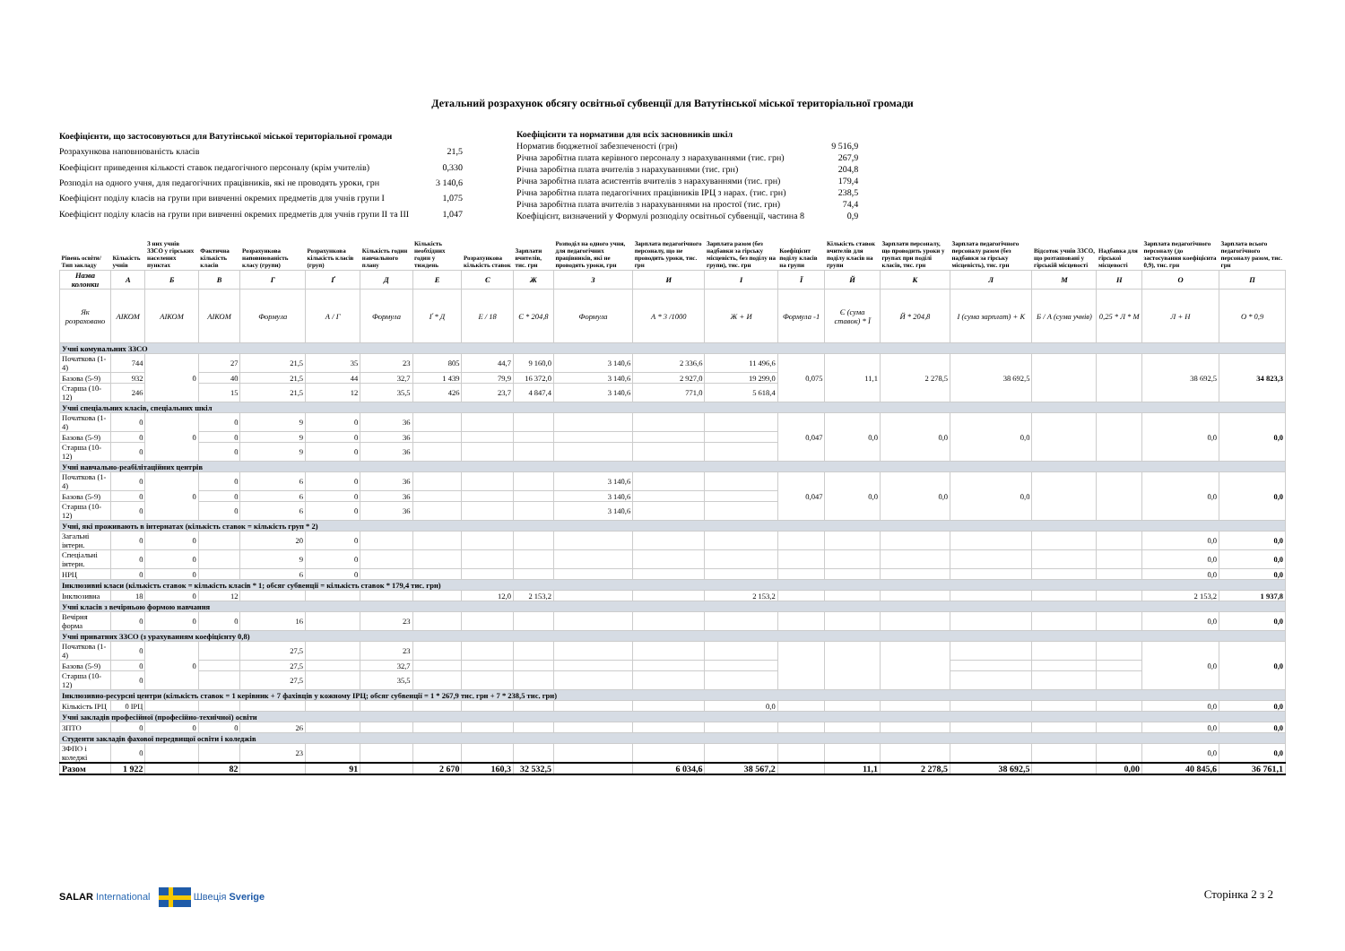Детальний розрахунок обсягу освітньої субвенції для Ватутінської міської територіальної громади
| Коефіцієнти, що застосовуються для Ватутінської міської територіальної громади | |
| Розрахункова наповнюваність класів | 21,5 |
| Коефіцієнт приведення кількості ставок педагогічного персоналу (крім учителів) | 0,330 |
| Розподіл на одного учня, для педагогічних працівників, які не проводять уроки, грн | 3 140,6 |
| Коефіцієнт поділу класів на групи при вивченні окремих предметів для учнів групи I | 1,075 |
| Коефіцієнт поділу класів на групи при вивченні окремих предметів для учнів групи II та III | 1,047 |
| Коефіцієнти та нормативи для всіх засновників шкіл | |
| Норматив бюджетної забезпеченості (грн) | 9 516,9 |
| Річна заробітна плата керівного персоналу з нарахуваннями (тис. грн) | 267,9 |
| Річна заробітна плата вчителів з нарахуваннями (тис. грн) | 204,8 |
| Річна заробітна плата асистентів вчителів з нарахуваннями (тис. грн) | 179,4 |
| Річна заробітна плата педагогічних працівників ІРЦ з нарах. (тис. грн) | 238,5 |
| Річна заробітна плата вчителів з нарахуваннями на простої (тис. грн) | 74,4 |
| Коефіцієнт, визначений у Формулі розподілу освітньої субвенції, частина 8 | 0,9 |
| Рівень освіти/ Тип закладу | Кількість учнів | З них учнів ЗЗСО у гірських населених пунктах | Фактична кількість класів | Розрахункова наповнюваність класу (групи) | Розрахункова кількість класів (груп) | Кількість годин навчального плану | Кількість необхідних годин у тиждень | Розрахункова кількість ставок | Зарплати вчителів, тис. грн | Розподіл на одного учня, для педагогічних працівників, які не проводять уроки, грн | Зарплата педагогічного персоналу, що не проводить уроки, тис. грн | Зарплата разом (без надбавки за гірську місцевість, без поділу на групи), тис. грн | Коефіцієнт поділу класів на групи | Кількість ставок вчителів для поділу класів на групи | Зарплати персоналу, що проводить уроки у групах при поділі класів, тис. грн | Зарплата педагогічного персоналу разом (без надбавки за гірську місцевість), тис. грн | Відсоток учнів ЗЗСО, що розташовані у гірській місцевості | Надбавка для гірської місцевості | Зарплата педагогічного персоналу (до застосування коефіцієнта 0,9), тис. грн | Зарплата всього педагогічного персоналу разом, тис. грн |
| --- | --- | --- | --- | --- | --- | --- | --- | --- | --- | --- | --- | --- | --- | --- | --- | --- | --- | --- | --- | --- |
| Назва колонки | А | Б | В | Г | Ґ | Д | Е | Є | Ж | З | И | І | Ї | Й | К | Л | М | Н | О | П |
| Як розраховано | АІКОМ | АІКОМ | АІКОМ | Формула | А / Г | Формула | Ґ * Д | Е / 18 | Є * 204,8 | Формула | А * 3 /1000 | Ж + И | Формула -1 | Є (сума ставок) * Ї | Й * 204,8 | І (сума зарплат) + К | Б / А (сума учнів) | 0,25 * Л * М | Л + Н | О * 0,9 |
| Учні комунальних ЗЗСО | | | | | | | | | | | | | | | | | | | | |
| Початкова (1-4) | 744 | 0 | 27 | 21,5 | 35 | 23 | 805 | 44,7 | 9 160,0 | 3 140,6 | 2 336,6 | 11 496,6 | 0,075 | 11,1 | 2 278,5 | 38 692,5 | | | 38 692,5 | 34 823,3 |
| Базова (5-9) | 932 | | 40 | 21,5 | 44 | 32,7 | 1 439 | 79,9 | 16 372,0 | 3 140,6 | 2 927,0 | 19 299,0 | | | | | | | | |
| Старша (10-12) | 246 | | 15 | 21,5 | 12 | 35,5 | 426 | 23,7 | 4 847,4 | 3 140,6 | 771,0 | 5 618,4 | | | | | | | | |
| Учні спеціальних класів, спеціальних шкіл | | | | | | | | | | | | | | | | | | | | |
| Початкова (1-4) | 0 | 0 | 0 | 9 | 0 | 36 | | | | | | | 0,047 | 0,0 | 0,0 | 0,0 | | | 0,0 | 0,0 |
| Базова (5-9) | 0 | | 0 | 9 | 0 | 36 | | | | | | | | | | | | | | |
| Старша (10-12) | 0 | | 0 | 9 | 0 | 36 | | | | | | | | | | | | | | |
| Учні навчально-реабілітаційних центрів | | | | | | | | | | | | | | | | | | | | |
| Початкова (1-4) | 0 | 0 | 0 | 6 | 0 | 36 | | | | 3 140,6 | | | 0,047 | 0,0 | 0,0 | 0,0 | | | 0,0 | 0,0 |
| Базова (5-9) | 0 | | 0 | 6 | 0 | 36 | | | | 3 140,6 | | | | | | | | | | |
| Старша (10-12) | 0 | | 0 | 6 | 0 | 36 | | | | 3 140,6 | | | | | | | | | | |
| Учні, які проживають в інтернатах (кількість ставок = кількість груп * 2) | | | | | | | | | | | | | | | | | | | | |
| Загальні інтерн. | 0 | 0 | | 20 | 0 | | | | | | | | | | | | | | 0,0 | 0,0 |
| Спеціальні інтерн. | 0 | 0 | | 9 | 0 | | | | | | | | | | | | | | 0,0 | 0,0 |
| НРЦ | 0 | 0 | | 6 | 0 | | | | | | | | | | | | | | 0,0 | 0,0 |
| Інклюзивні класи (кількість ставок = кількість класів * 1; обсяг субвенції = кількість ставок * 179,4 тис. грн) | | | | | | | | | | | | | | | | | | | | |
| Інклюзивна | 18 | 0 | 12 | | | | | 12,0 | 2 153,2 | | | 2 153,2 | | | | | | | 2 153,2 | 1 937,8 |
| Учні класів з вечірньою формою навчання | | | | | | | | | | | | | | | | | | | | |
| Вечірня форма | 0 | 0 | 0 | 16 | | 23 | | | | | | | | | | | | | 0,0 | 0,0 |
| Учні приватних ЗЗСО (з урахуванням коефіцієнту 0,8) | | | | | | | | | | | | | | | | | | | | |
| Початкова (1-4) | 0 | 0 | | 27,5 | | 23 | | | | | | | | | | | | | 0,0 | 0,0 |
| Базова (5-9) | 0 | | | 27,5 | | 32,7 | | | | | | | | | | | | | | |
| Старша (10-12) | 0 | | | 27,5 | | 35,5 | | | | | | | | | | | | | | |
| Інклюзивно-ресурсні центри (кількість ставок = 1 керівник + 7 фахівців у кожному ІРЦ; обсяг субвенції = 1 * 267,9 тис. грн + 7 * 238,5 тис. грн) | | | | | | | | | | | | | | | | | | | | |
| Кількість ІРЦ | 0 ІРЦ | | | | | | | | | | | 0,0 | | | | | | | 0,0 | 0,0 |
| Учні закладів професійної (професійно-технічної) освіти | | | | | | | | | | | | | | | | | | | | |
| ЗПТО | 0 | 0 | 0 | 26 | | | | | | | | | | | | | | | 0,0 | 0,0 |
| Студенти закладів фахової передвищої освіти і коледжів | | | | | | | | | | | | | | | | | | | | |
| ЗФПО і коледжі | 0 | | | 23 | | | | | | | | | | | | | | | 0,0 | 0,0 |
| Разом | 1 922 | | 82 | | 91 | | 2 670 | 160,3 | 32 532,5 | | 6 034,6 | 38 567,2 | | 11,1 | 2 278,5 | 38 692,5 | | 0,00 | 40 845,6 | 36 761,1 |
SALAR International Швеція Sverige
Сторінка 2 з 2